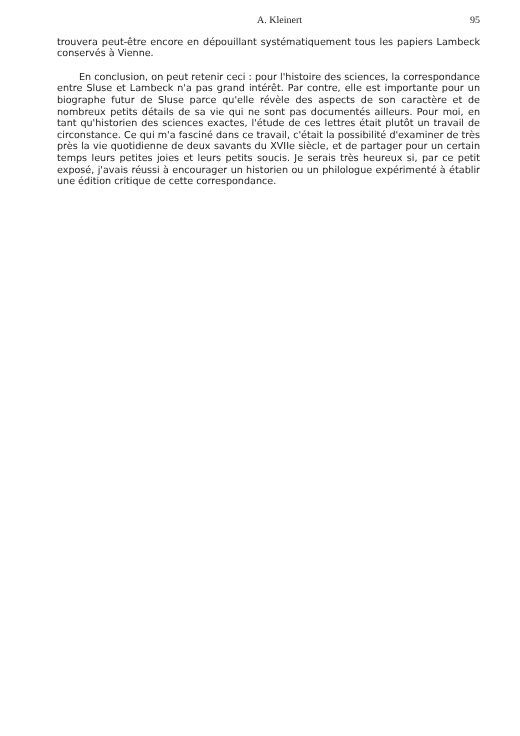A. Kleinert 95
trouvera peut-être encore en dépouillant systématiquement tous les papiers Lambeck conservés à Vienne.
En conclusion, on peut retenir ceci : pour l'histoire des sciences, la correspondance entre Sluse et Lambeck n'a pas grand intérêt. Par contre, elle est importante pour un biographe futur de Sluse parce qu'elle révèle des aspects de son caractère et de nombreux petits détails de sa vie qui ne sont pas documentés ailleurs. Pour moi, en tant qu'historien des sciences exactes, l'étude de ces lettres était plutôt un travail de circonstance. Ce qui m'a fasciné dans ce travail, c'était la possibilité d'examiner de très près la vie quotidienne de deux savants du XVIIe siècle, et de partager pour un certain temps leurs petites joies et leurs petits soucis. Je serais très heureux si, par ce petit exposé, j'avais réussi à encourager un historien ou un philologue expérimenté à établir une édition critique de cette correspondance.